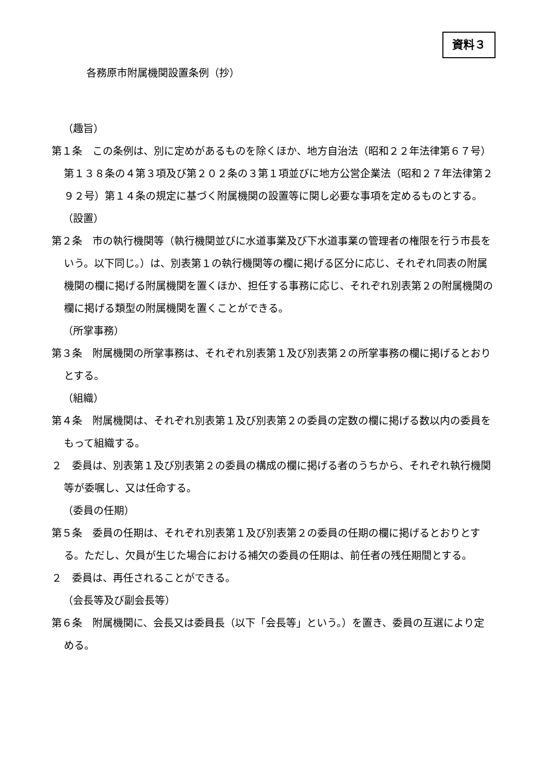資料３
各務原市附属機関設置条例（抄）
（趣旨）
第１条　この条例は、別に定めがあるものを除くほか、地方自治法（昭和２２年法律第６７号）第１３８条の４第３項及び第２０２条の３第１項並びに地方公営企業法（昭和２７年法律第２９２号）第１４条の規定に基づく附属機関の設置等に関し必要な事項を定めるものとする。
（設置）
第２条　市の執行機関等（執行機関並びに水道事業及び下水道事業の管理者の権限を行う市長をいう。以下同じ。）は、別表第１の執行機関等の欄に掲げる区分に応じ、それぞれ同表の附属機関の欄に掲げる附属機関を置くほか、担任する事務に応じ、それぞれ別表第２の附属機関の欄に掲げる類型の附属機関を置くことができる。
（所掌事務）
第３条　附属機関の所掌事務は、それぞれ別表第１及び別表第２の所掌事務の欄に掲げるとおりとする。
（組織）
第４条　附属機関は、それぞれ別表第１及び別表第２の委員の定数の欄に掲げる数以内の委員をもって組織する。
２　委員は、別表第１及び別表第２の委員の構成の欄に掲げる者のうちから、それぞれ執行機関等が委嘱し、又は任命する。
（委員の任期）
第５条　委員の任期は、それぞれ別表第１及び別表第２の委員の任期の欄に掲げるとおりとする。ただし、欠員が生じた場合における補欠の委員の任期は、前任者の残任期間とする。
２　委員は、再任されることができる。
（会長等及び副会長等）
第６条　附属機関に、会長又は委員長（以下「会長等」という。）を置き、委員の互選により定める。